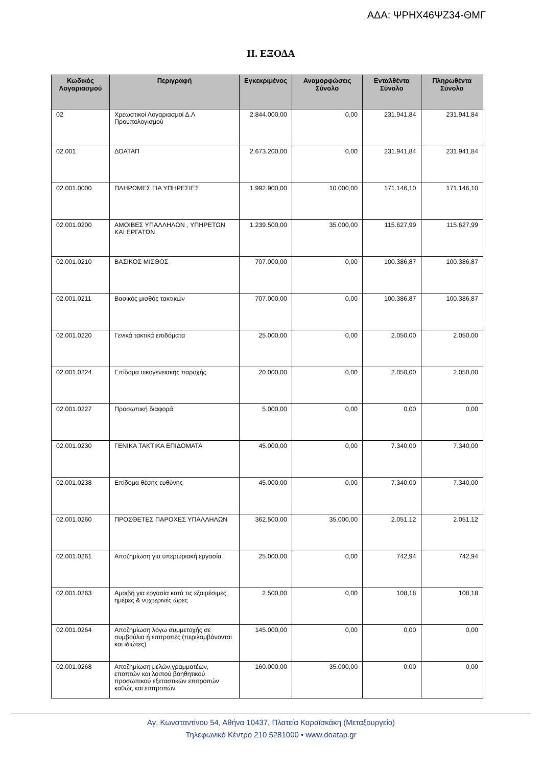ΑΔΑ: ΨΡΗΧ46ΨΖ34-ΘΜΓ
ΙΙ. ΕΞΟΔΑ
| Κωδικός Λογαριασμού | Περιγραφή | Εγκεκριμένος | Αναμορφώσεις Σύνολο | Ενταλθέντα Σύνολο | Πληρωθέντα Σύνολο |
| --- | --- | --- | --- | --- | --- |
| 02 | Χρεωστικοί Λογαριασμοί Δ.Λ Προυπολογισμού | 2.844.000,00 | 0,00 | 231.941,84 | 231.941,84 |
| 02.001 | ΔΟΑΤΑΠ | 2.673.200,00 | 0,00 | 231.941,84 | 231.941,84 |
| 02.001.0000 | ΠΛΗΡΩΜΕΣ ΓΙΑ ΥΠΗΡΕΣΙΕΣ | 1.992.900,00 | 10.000,00 | 171.146,10 | 171.146,10 |
| 02.001.0200 | ΑΜΟΙΒΕΣ ΥΠΑΛΛΗΛΩΝ , ΥΠΗΡΕΤΩΝ ΚΑΙ ΕΡΓΑΤΩΝ | 1.239.500,00 | 35.000,00 | 115.627,99 | 115.627,99 |
| 02.001.0210 | ΒΑΣΙΚΟΣ ΜΙΣΘΟΣ | 707.000,00 | 0,00 | 100.386,87 | 100.386,87 |
| 02.001.0211 | Βασικός μισθός τακτικών | 707.000,00 | 0,00 | 100.386,87 | 100.386,87 |
| 02.001.0220 | Γενικά τακτικά επιδόματα | 25.000,00 | 0,00 | 2.050,00 | 2.050,00 |
| 02.001.0224 | Επίδομα οικογενειακής παροχής | 20.000,00 | 0,00 | 2.050,00 | 2.050,00 |
| 02.001.0227 | Προσωπική διαφορά | 5.000,00 | 0,00 | 0,00 | 0,00 |
| 02.001.0230 | ΓΕΝΙΚΑ ΤΑΚΤΙΚΑ ΕΠΙΔΟΜΑΤΑ | 45.000,00 | 0,00 | 7.340,00 | 7.340,00 |
| 02.001.0238 | Επίδομα θέσης ευθύνης | 45.000,00 | 0,00 | 7.340,00 | 7.340,00 |
| 02.001.0260 | ΠΡΟΣΘΕΤΕΣ ΠΑΡΟΧΕΣ ΥΠΑΛΛΗΛΩΝ | 362.500,00 | 35.000,00 | 2.051,12 | 2.051,12 |
| 02.001.0261 | Αποζημίωση για υπερωριακή εργασία | 25.000,00 | 0,00 | 742,94 | 742,94 |
| 02.001.0263 | Αμοιβή για εργασία κατά τις εξαιρέσιμες ημέρες & νυχτερινές ώρες | 2.500,00 | 0,00 | 108,18 | 108,18 |
| 02.001.0264 | Αποζημίωση λόγω συμμετοχής σε συμβούλια ή επιτροπές (περιλαμβάνονται και ιδιώτες) | 145.000,00 | 0,00 | 0,00 | 0,00 |
| 02.001.0268 | Αποζημίωση μελών,γραμματέων, εποπτών και λοιπού βοηθητικού προσωπικού εξεταστικών επιτροπών καθώς και επιτροπών | 160.000,00 | 35.000,00 | 0,00 | 0,00 |
Αγ. Κωνσταντίνου 54, Αθήνα 10437, Πλατεία Καραϊσκάκη (Μεταξουργείο)
Τηλεφωνικό Κέντρο 210 5281000 • www.doatap.gr